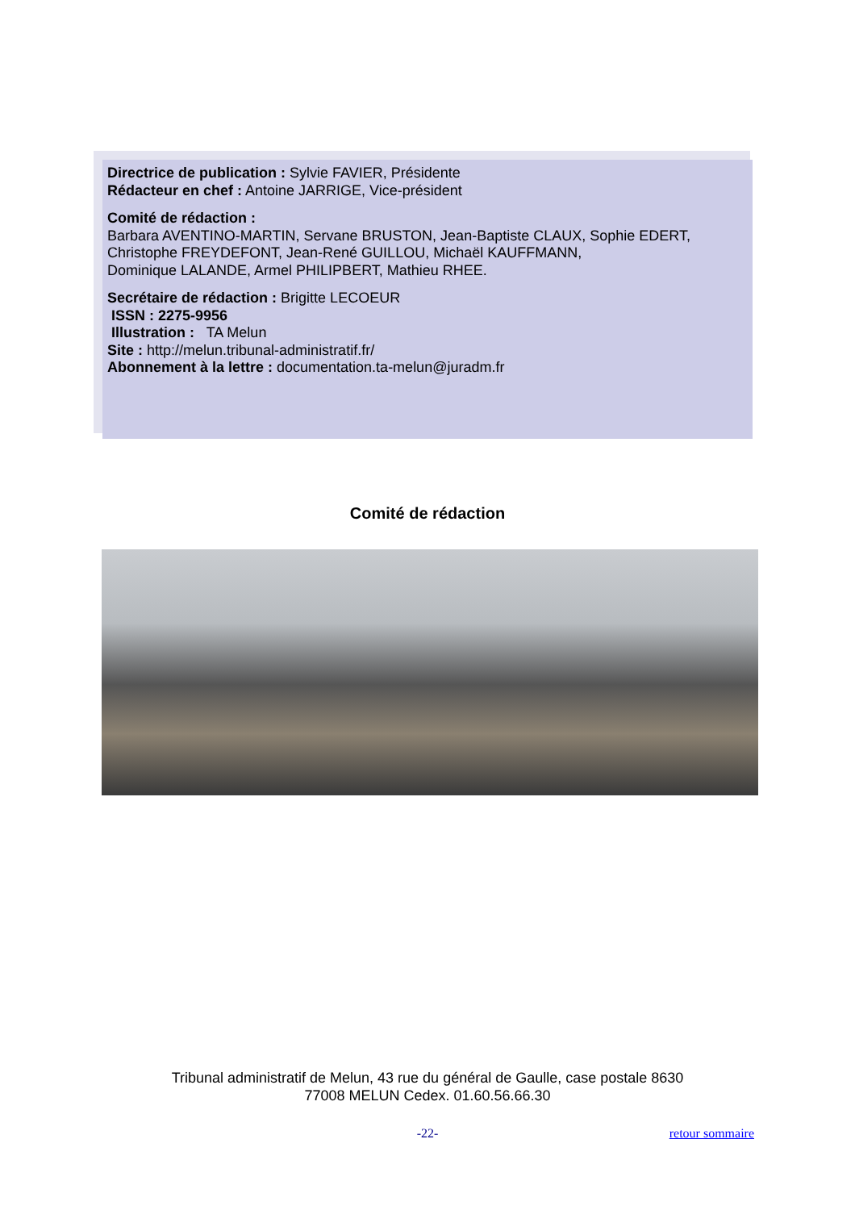Directrice de publication : Sylvie FAVIER, Présidente
Rédacteur en chef : Antoine JARRIGE, Vice-président
Comité de rédaction :
Barbara AVENTINO-MARTIN, Servane BRUSTON, Jean-Baptiste CLAUX, Sophie EDERT, Christophe FREYDEFONT, Jean-René GUILLOU, Michaël KAUFFMANN,
Dominique LALANDE, Armel PHILIPBERT, Mathieu RHEE.
Secrétaire de rédaction : Brigitte LECOEUR
ISSN : 2275-9956
Illustration : TA Melun
Site : http://melun.tribunal-administratif.fr/
Abonnement à la lettre : documentation.ta-melun@juradm.fr
Comité de rédaction
Tribunal administratif de Melun, 43 rue du général de Gaulle, case postale 8630
77008 MELUN Cedex. 01.60.56.66.30
-22- retour sommaire